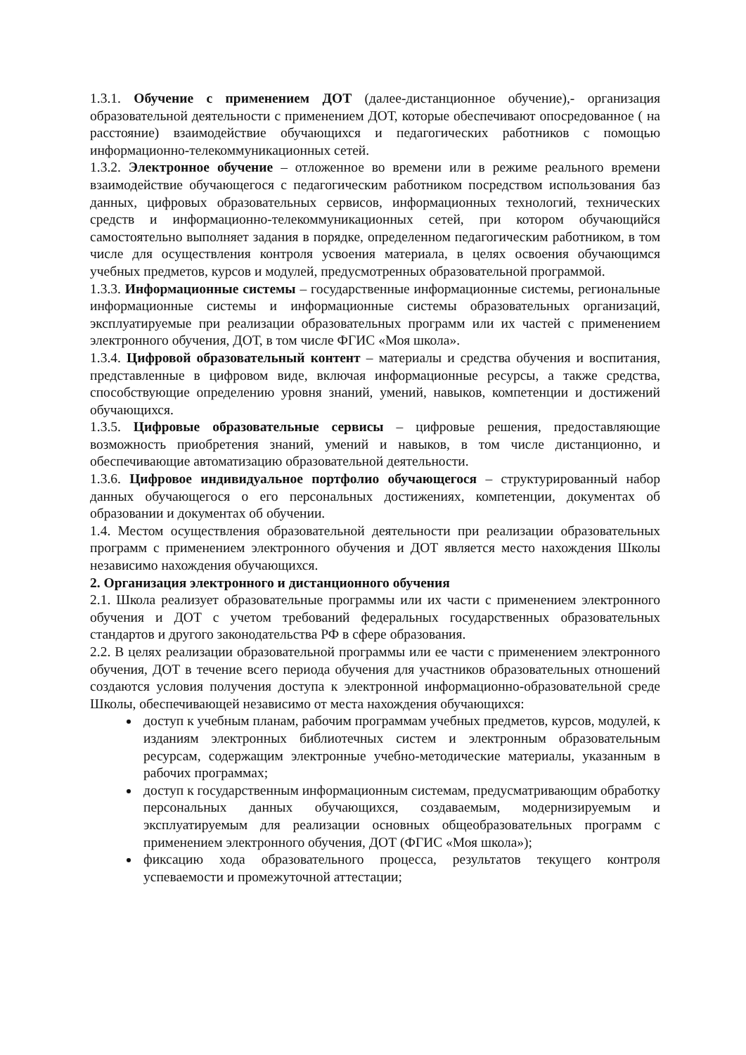1.3.1. Обучение с применением ДОТ (далее-дистанционное обучение),- организация образовательной деятельности с применением ДОТ, которые обеспечивают опосредованное ( на расстояние) взаимодействие обучающихся и педагогических работников с помощью информационно-телекоммуникационных сетей.
1.3.2. Электронное обучение – отложенное во времени или в режиме реального времени взаимодействие обучающегося с педагогическим работником посредством использования баз данных, цифровых образовательных сервисов, информационных технологий, технических средств и информационно-телекоммуникационных сетей, при котором обучающийся самостоятельно выполняет задания в порядке, определенном педагогическим работником, в том числе для осуществления контроля усвоения материала, в целях освоения обучающимся учебных предметов, курсов и модулей, предусмотренных образовательной программой.
1.3.3. Информационные системы – государственные информационные системы, региональные информационные системы и информационные системы образовательных организаций, эксплуатируемые при реализации образовательных программ или их частей с применением электронного обучения, ДОТ, в том числе ФГИС «Моя школа».
1.3.4. Цифровой образовательный контент – материалы и средства обучения и воспитания, представленные в цифровом виде, включая информационные ресурсы, а также средства, способствующие определению уровня знаний, умений, навыков, компетенции и достижений обучающихся.
1.3.5. Цифровые образовательные сервисы – цифровые решения, предоставляющие возможность приобретения знаний, умений и навыков, в том числе дистанционно, и обеспечивающие автоматизацию образовательной деятельности.
1.3.6. Цифровое индивидуальное портфолио обучающегося – структурированный набор данных обучающегося о его персональных достижениях, компетенции, документах об образовании и документах об обучении.
1.4. Местом осуществления образовательной деятельности при реализации образовательных программ с применением электронного обучения и ДОТ является место нахождения Школы независимо нахождения обучающихся.
2. Организация электронного и дистанционного обучения
2.1. Школа реализует образовательные программы или их части с применением электронного обучения и ДОТ с учетом требований федеральных государственных образовательных стандартов и другого законодательства РФ в сфере образования.
2.2. В целях реализации образовательной программы или ее части с применением электронного обучения, ДОТ в течение всего периода обучения для участников образовательных отношений создаются условия получения доступа к электронной информационно-образовательной среде Школы, обеспечивающей независимо от места нахождения обучающихся:
доступ к учебным планам, рабочим программам учебных предметов, курсов, модулей, к изданиям электронных библиотечных систем и электронным образовательным ресурсам, содержащим электронные учебно-методические материалы, указанным в рабочих программах;
доступ к государственным информационным системам, предусматривающим обработку персональных данных обучающихся, создаваемым, модернизируемым и эксплуатируемым для реализации основных общеобразовательных программ с применением электронного обучения, ДОТ (ФГИС «Моя школа»);
фиксацию хода образовательного процесса, результатов текущего контроля успеваемости и промежуточной аттестации;